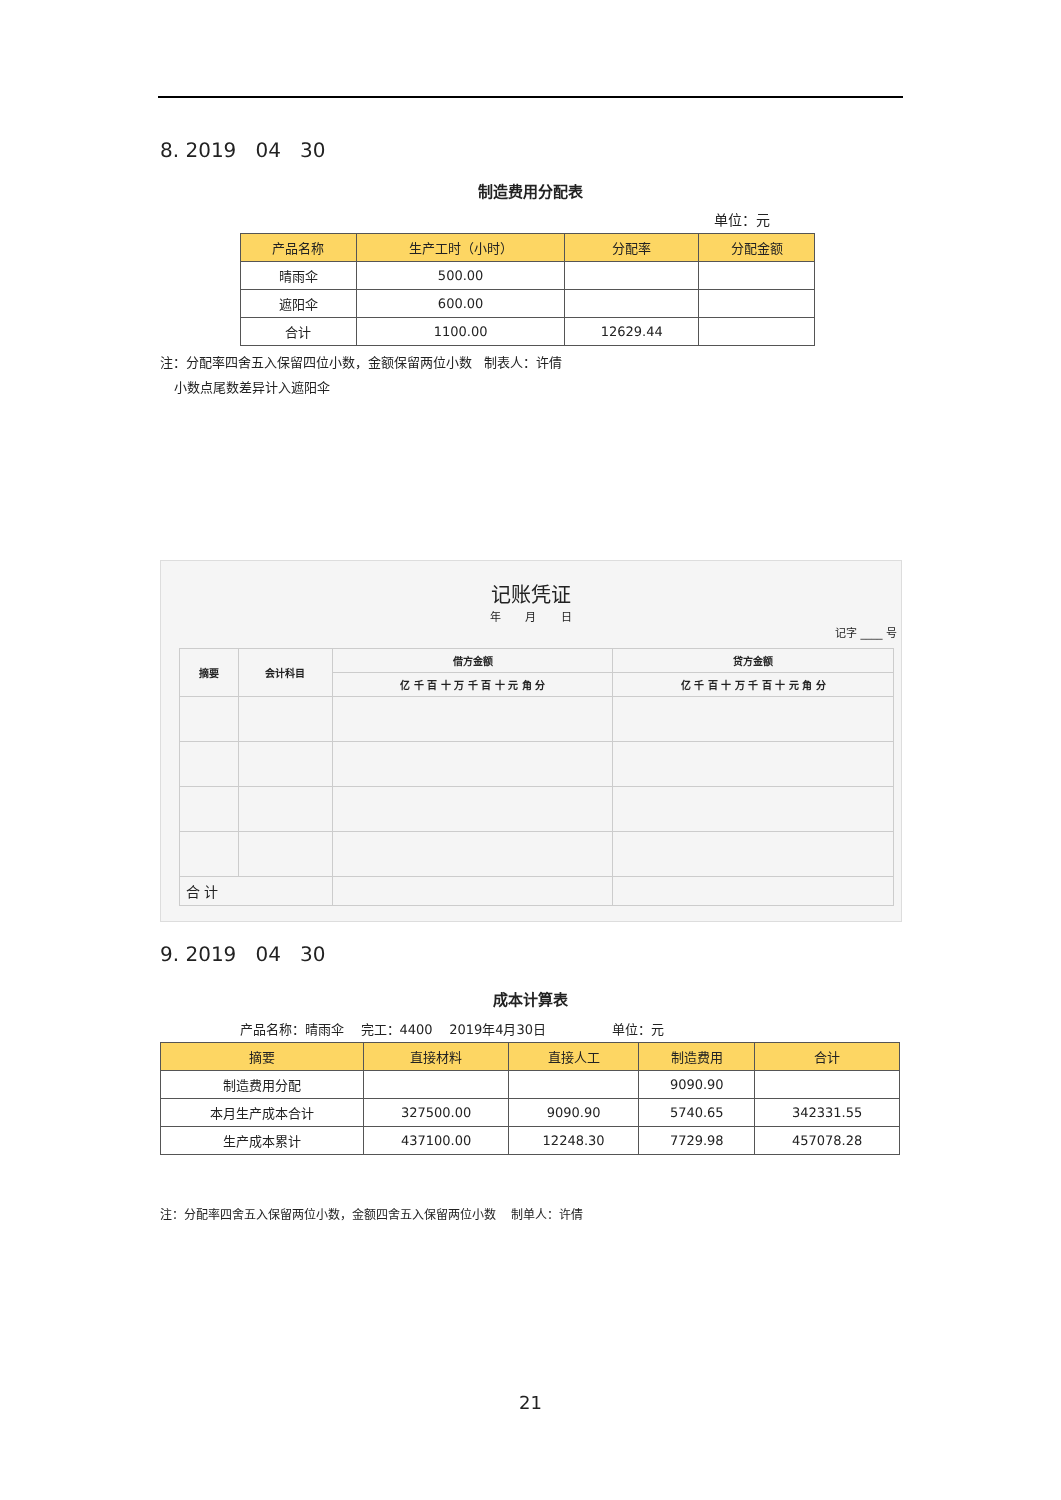8. 2019 04 30
制造费用分配表
单位：元
| 产品名称 | 生产工时（小时） | 分配率 | 分配金额 |
| --- | --- | --- | --- |
| 晴雨伞 | 500.00 | | |
| 遮阳伞 | 600.00 | | |
| 合计 | 1100.00 | 12629.44 | |
注：分配率四舍五入保留四位小数，金额保留两位小数 制表人：许倩
小数点尾数差异计入遮阳伞
记账凭证
年 月 日
记字 ____ 号
| 摘要 | 会计科目 | 借方金额 | 贷方金额 |
| --- | --- | --- | --- |
| | | 亿 千 百 十 万 千 百 十 元 角 分 | 亿 千 百 十 万 千 百 十 元 角 分 |
| 合 计 | | | |
9. 2019 04 30
成本计算表
产品名称：晴雨伞 完工：4400 2019年4月30日 单位：元
| 摘要 | 直接材料 | 直接人工 | 制造费用 | 合计 |
| --- | --- | --- | --- | --- |
| 制造费用分配 | | | 9090.90 | |
| 本月生产成本合计 | 327500.00 | 9090.90 | 5740.65 | 342331.55 |
| 生产成本累计 | 437100.00 | 12248.30 | 7729.98 | 457078.28 |
注：分配率四舍五入保留两位小数，金额四舍五入保留两位小数 制单人：许倩
21